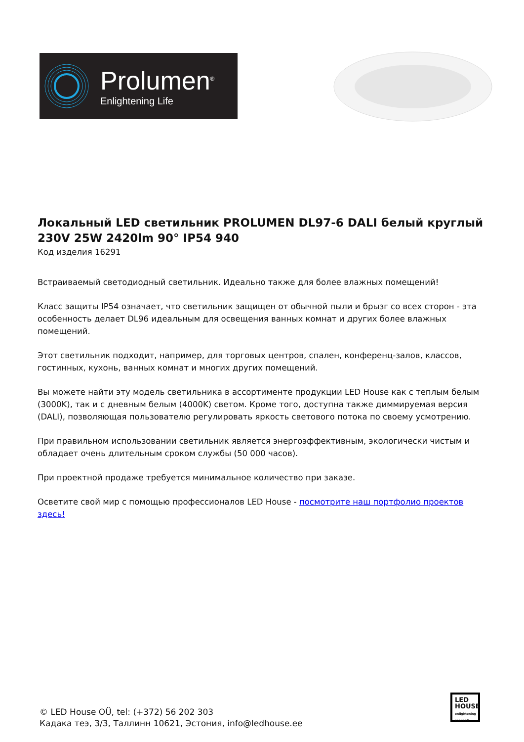Prolumen<sup>®</sup>
Enlightening Life
Локальный LED светильник PROLUMEN DL97-6 DALI белый круглый 230V 25W 2420lm 90° IP54 940
Код изделия 16291
Встраиваемый светодиодный светильник. Идеально также для более влажных помещений!
Класс защиты IP54 означает, что светильник защищен от обычной пыли и брызг со всех сторон - эта особенность делает DL96 идеальным для освещения ванных комнат и других более влажных помещений.
Этот светильник подходит, например, для торговых центров, спален, конференц-залов, классов, гостинных, кухонь, ванных комнат и многих других помещений.
Вы можете найти эту модель светильника в ассортименте продукции LED House как с теплым белым (3000K), так и с дневным белым (4000K) светом. Кроме того, доступна также диммируемая версия (DALI), позволяющая пользователю регулировать яркость светового потока по своему усмотрению.
При правильном использовании светильник является энергоэффективным, экологически чистым и обладает очень длительным сроком службы (50 000 часов).
При проектной продаже требуется минимальное количество при заказе.
Осветите свой мир с помощью профессионалов LED House - посмотрите наш портфолио проектов здесь!
© LED House OÜ, tel: (+372) 56 202 303
Кадака теэ, 3/3, Таллинн 10621, Эстония, info@ledhouse.ee
LED
HOUSE
enlightening spaces®